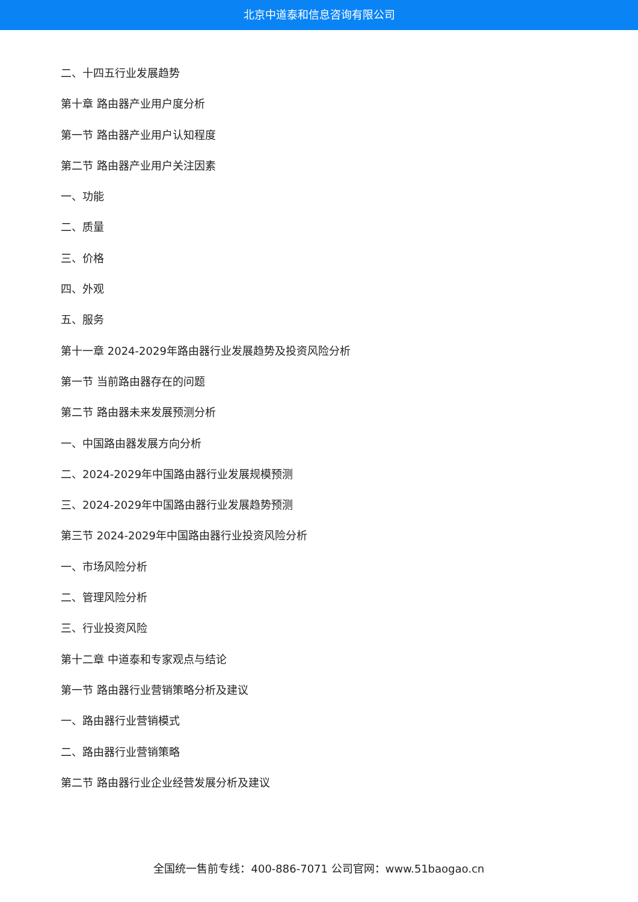北京中道泰和信息咨询有限公司
二、十四五行业发展趋势
第十章 路由器产业用户度分析
第一节 路由器产业用户认知程度
第二节 路由器产业用户关注因素
一、功能
二、质量
三、价格
四、外观
五、服务
第十一章 2024-2029年路由器行业发展趋势及投资风险分析
第一节 当前路由器存在的问题
第二节 路由器未来发展预测分析
一、中国路由器发展方向分析
二、2024-2029年中国路由器行业发展规模预测
三、2024-2029年中国路由器行业发展趋势预测
第三节 2024-2029年中国路由器行业投资风险分析
一、市场风险分析
二、管理风险分析
三、行业投资风险
第十二章 中道泰和专家观点与结论
第一节 路由器行业营销策略分析及建议
一、路由器行业营销模式
二、路由器行业营销策略
第二节 路由器行业企业经营发展分析及建议
全国统一售前专线：400-886-7071 公司官网：www.51baogao.cn